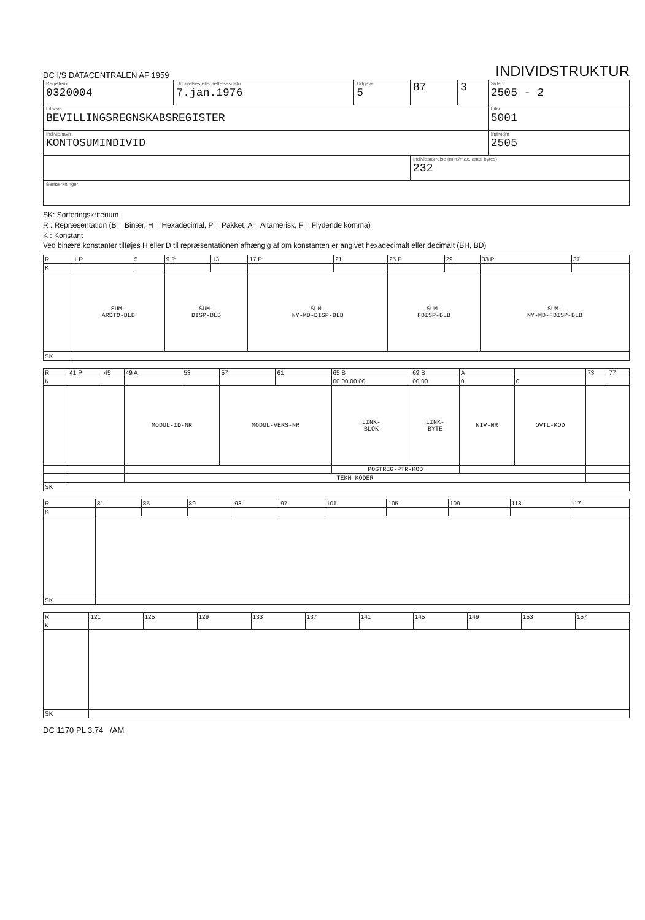DC I/S DATACENTRALEN AF 1959
INDIVIDSTRUKTUR
| Registernr 0320004 | Udgivelses eller rettelsesdato 7.jan.1976 | Udgave 5 | 87 | 3 | Sidenr 2505 - 2 |
| Filnavn BEVILLINGSREGNSKABSREGISTER | | | | | Filnr 5001 |
| Individnavn KONTOSUMINDIVID | | | | | Individnr 2505 |
| | | | Individstorrelse (min./max. antal bytes) 232 | | |
| Bemærkninger | | | | | |
SK: Sorteringskriterium
R : Repræsentation (B = Binær, H = Hexadecimal, P = Pakket, A = Altamerisk, F = Flydende komma)
K : Konstant
Ved binære konstanter tilføjes H eller D til repræsentationen afhængig af om konstanten er angivet hexadecimalt eller decimalt (BH, BD)
| R | 1 P | 5 | 9 P | 13 | 17 P | 21 | 25 P | 29 | 33 P | 37 |
| K | | | | | | | | | | |
| | SUM- ARDTO-BLB | | SUM- DISP-BLB | | SUM- NY-MD-DISP-BLB | | SUM- FDISP-BLB | | SUM- NY-MD-FDISP-BLB | |
| SK | | | | | | | | | | |
| R | 41 P | 45 | 49 A | 53 | 57 | 61 | 65 B | 69 B | A | | 73 | 77 |
| K | | | | | | | 00 00 00 00 | 00 00 | 0 | 0 | | |
| | | | MODUL-ID-NR | | MODUL-VERS-NR | | LINK- BLOK | LINK- BYTE | NIV-NR | OVTL-KOD | | |
| | | | | | | | POSTREG-PTR-KOD | | | | | |
| | | | TEKN-KODER | | | | | | | | | |
| SK | | | | | | | | | | | | |
| R | 81 | 85 | 89 | 93 | 97 | 101 | 105 | 109 | 113 | 117 |
| K | | | | | | | | | | |
| SK | | | | | | | | | | |
| R | 121 | 125 | 129 | 133 | 137 | 141 | 145 | 149 | 153 | 157 |
| K | | | | | | | | | | |
| SK | | | | | | | | | | |
DC 1170 PL 3.74 /AM